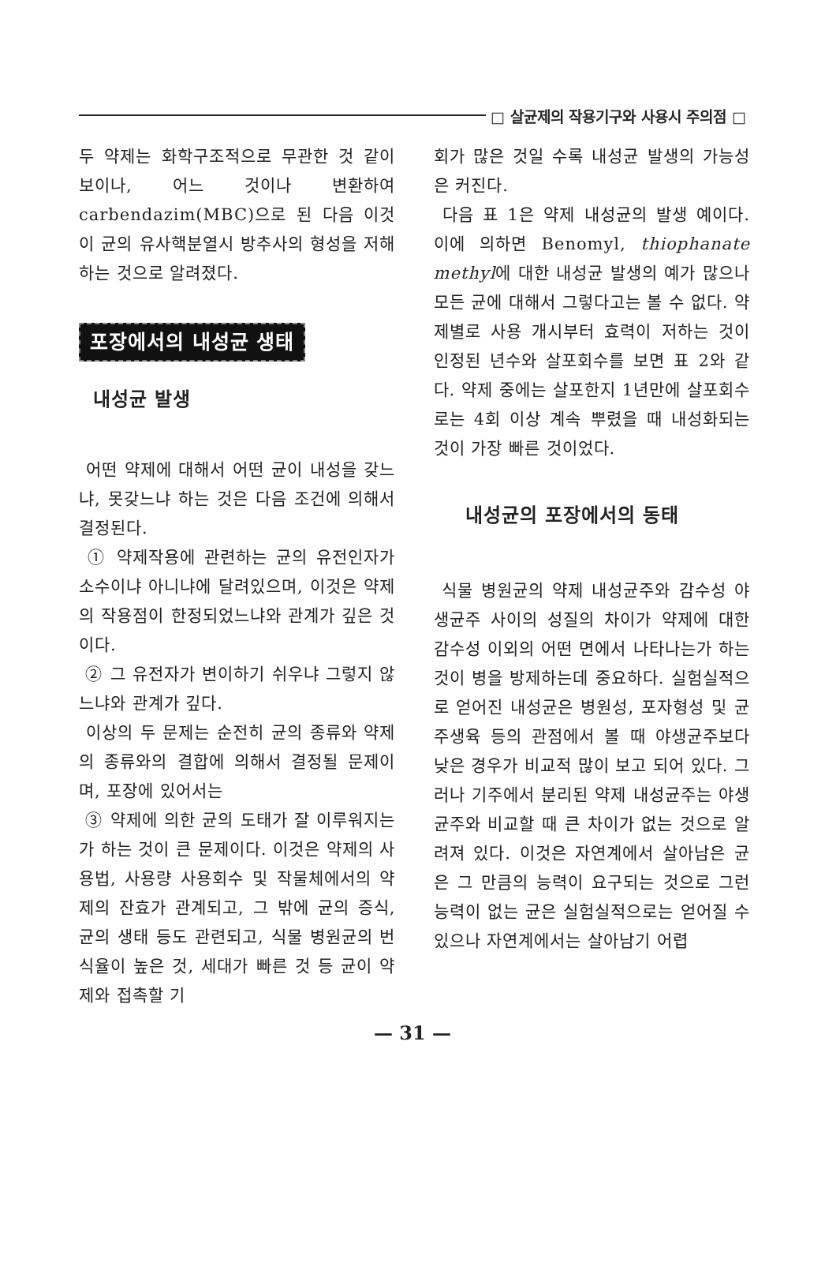□ 살균제의 작용기구와 사용시 주의점 □
두 약제는 화학구조적으로 무관한 것 같이 보이나, 어느 것이나 변환하여 carbendazim(MBC)으로 된 다음 이것이 균의 유사핵분열시 방추사의 형성을 저해하는 것으로 알려졌다.
포장에서의 내성균 생태
내성균 발생
어떤 약제에 대해서 어떤 균이 내성을 갖느냐, 못갖느냐 하는 것은 다음 조건에 의해서 결정된다.
① 약제작용에 관련하는 균의 유전인자가 소수이냐 아니냐에 달려있으며, 이것은 약제의 작용점이 한정되었느냐와 관계가 깊은 것이다.
② 그 유전자가 변이하기 쉬우냐 그렇지 않느냐와 관계가 깊다.
이상의 두 문제는 순전히 균의 종류와 약제의 종류와의 결합에 의해서 결정될 문제이며, 포장에 있어서는
③ 약제에 의한 균의 도태가 잘 이루워지는가 하는 것이 큰 문제이다. 이것은 약제의 사용법, 사용량 사용회수 및 작물체에서의 약제의 잔효가 관계되고, 그 밖에 균의 증식, 균의 생태 등도 관련되고, 식물 병원균의 번식율이 높은 것, 세대가 빠른 것 등 균이 약제와 접촉할 기
회가 많은 것일 수록 내성균 발생의 가능성은 커진다.
다음 표 1은 약제 내성균의 발생 예이다. 이에 의하면 Benomyl, thiophanate methyl에 대한 내성균 발생의 예가 많으나 모든 균에 대해서 그렇다고는 볼 수 없다. 약제별로 사용 개시부터 효력이 저하는 것이 인정된 년수와 살포회수를 보면 표 2와 같다. 약제 중에는 살포한지 1년만에 살포회수로는 4회 이상 계속 뿌렸을 때 내성화되는 것이 가장 빠른 것이었다.
내성균의 포장에서의 동태
식물 병원균의 약제 내성균주와 감수성 야생균주 사이의 성질의 차이가 약제에 대한 감수성 이외의 어떤 면에서 나타나는가 하는 것이 병을 방제하는데 중요하다. 실험실적으로 얻어진 내성균은 병원성, 포자형성 및 균주생육 등의 관점에서 볼 때 야생균주보다 낮은 경우가 비교적 많이 보고 되어 있다. 그러나 기주에서 분리된 약제 내성균주는 야생균주와 비교할 때 큰 차이가 없는 것으로 알려져 있다. 이것은 자연계에서 살아남은 균은 그 만큼의 능력이 요구되는 것으로 그런 능력이 없는 균은 실험실적으로는 얻어질 수 있으나 자연계에서는 살아남기 어렵
— 31 —